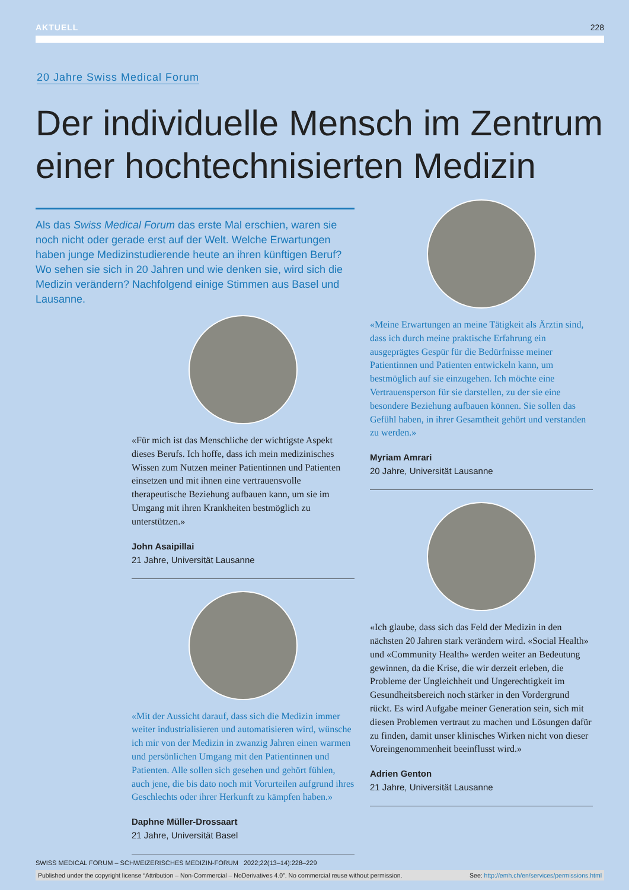AKTUELL 228
20 Jahre Swiss Medical Forum
Der individuelle Mensch im Zentrum einer hochtechnisierten Medizin
Als das Swiss Medical Forum das erste Mal erschien, waren sie noch nicht oder gerade erst auf der Welt. Welche Erwartungen haben junge Medizinstudierende heute an ihren künftigen Beruf? Wo sehen sie sich in 20 Jahren und wie denken sie, wird sich die Medizin verändern? Nachfolgend einige Stimmen aus Basel und Lausanne.
«Für mich ist das Menschliche der wichtigste Aspekt dieses Berufs. Ich hoffe, dass ich mein medizinisches Wissen zum Nutzen meiner Patientinnen und Patienten einsetzen und mit ihnen eine vertrauensvolle therapeutische Beziehung aufbauen kann, um sie im Umgang mit ihren Krankheiten bestmöglich zu unterstützen.»
John Asaipillai
21 Jahre, Universität Lausanne
«Mit der Aussicht darauf, dass sich die Medizin immer weiter industrialisieren und automatisieren wird, wünsche ich mir von der Medizin in zwanzig Jahren einen warmen und persönlichen Umgang mit den Patientinnen und Patienten. Alle sollen sich gesehen und gehört fühlen, auch jene, die bis dato noch mit Vorurteilen aufgrund ihres Geschlechts oder ihrer Herkunft zu kämpfen haben.»
Daphne Müller-Drossaart
21 Jahre, Universität Basel
«Meine Erwartungen an meine Tätigkeit als Ärztin sind, dass ich durch meine praktische Erfahrung ein ausgeprägtes Gespür für die Bedürfnisse meiner Patientinnen und Patienten entwickeln kann, um bestmöglich auf sie einzugehen. Ich möchte eine Vertrauensperson für sie darstellen, zu der sie eine besondere Beziehung aufbauen können. Sie sollen das Gefühl haben, in ihrer Gesamtheit gehört und verstanden zu werden.»
Myriam Amrari
20 Jahre, Universität Lausanne
«Ich glaube, dass sich das Feld der Medizin in den nächsten 20 Jahren stark verändern wird. «Social Health» und «Community Health» werden weiter an Bedeutung gewinnen, da die Krise, die wir derzeit erleben, die Probleme der Ungleichheit und Ungerechtigkeit im Gesundheitsbereich noch stärker in den Vordergrund rückt. Es wird Aufgabe meiner Generation sein, sich mit diesen Problemen vertraut zu machen und Lösungen dafür zu finden, damit unser klinisches Wirken nicht von dieser Voreingenommenheit beeinflusst wird.»
Adrien Genton
21 Jahre, Universität Lausanne
SWISS MEDICAL FORUM – SCHWEIZERISCHES MEDIZIN-FORUM 2022;22(13–14):228–229
Published under the copyright license “Attribution – Non-Commercial – NoDerivatives 4.0”. No commercial reuse without permission. See: http://emh.ch/en/services/permissions.html